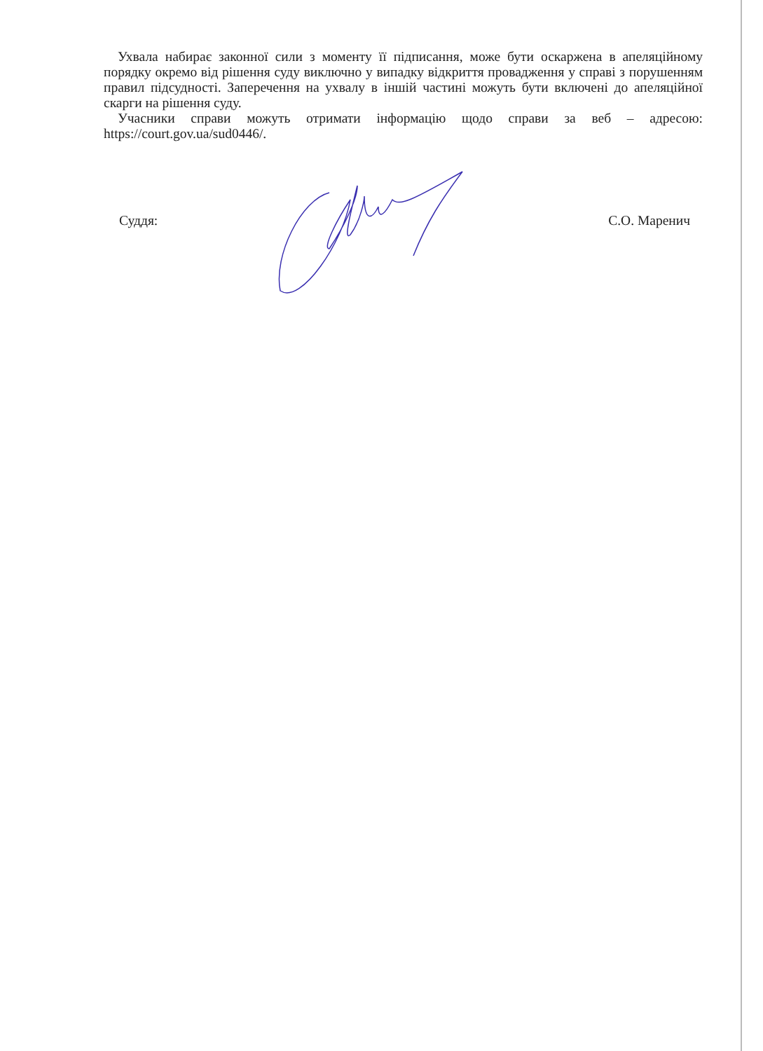Ухвала набирає законної сили з моменту її підписання, може бути оскаржена в апеляційному порядку окремо від рішення суду виключно у випадку відкриття провадження у справі з порушенням правил підсудності. Заперечення на ухвалу в іншій частині можуть бути включені до апеляційної скарги на рішення суду.
Учасники справи можуть отримати інформацію щодо справи за веб – адресою: https://court.gov.ua/sud0446/.
Суддя: С.О. Маренич